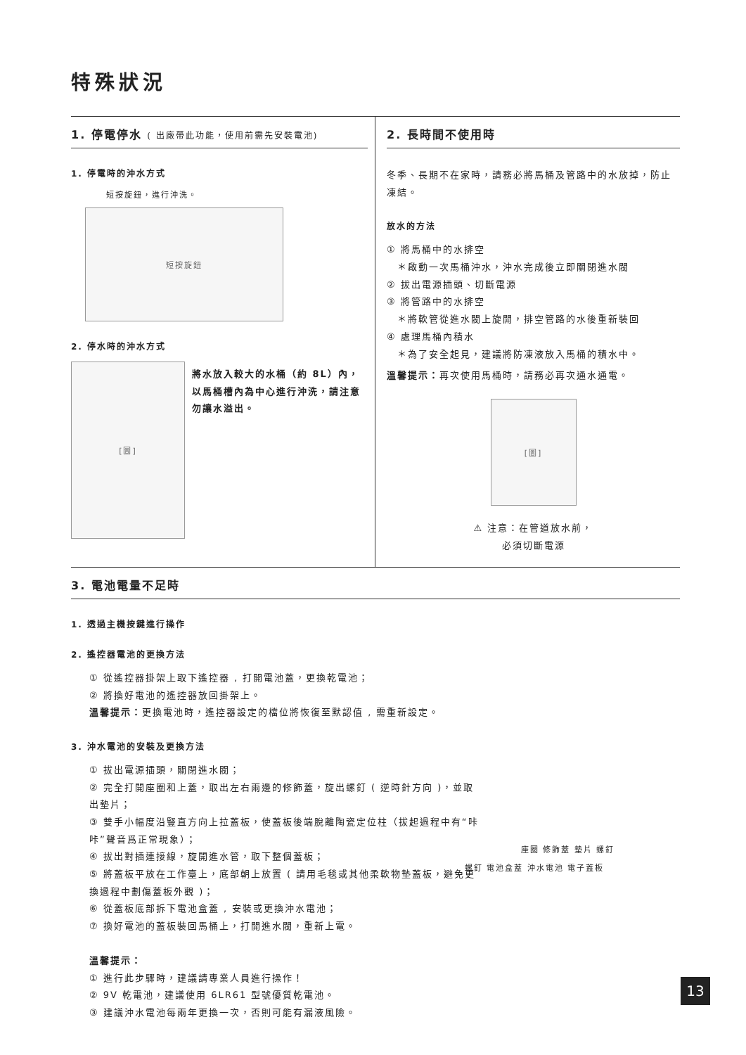特殊狀況
1. 停電停水 ( 出廠帶此功能，使用前需先安裝電池)
1. 停電時的沖水方式
短按旋鈕，進行沖洗。
短按旋鈕
2. 停水時的沖水方式
[圖]
將水放入較大的水桶（約 8L）內，以馬桶槽內為中心進行沖洗，請注意勿讓水溢出。
2. 長時間不使用時
冬季、長期不在家時，請務必將馬桶及管路中的水放掉，防止凍結。
放水的方法
① 將馬桶中的水排空
　＊啟動一次馬桶沖水，沖水完成後立即關閉進水閥
② 拔出電源插頭、切斷電源
③ 將管路中的水排空
　＊將軟管從進水閥上旋開，排空管路的水後重新裝回
④ 處理馬桶內積水
　＊為了安全起見，建議將防凍液放入馬桶的積水中。
溫馨提示：再次使用馬桶時，請務必再次通水通電。
[圖]
⚠ 注意：在管道放水前，
必須切斷電源
3. 電池電量不足時
1. 透過主機按鍵進行操作
2. 遙控器電池的更換方法
① 從遙控器掛架上取下遙控器 , 打開電池蓋，更換乾電池；
② 將換好電池的遙控器放回掛架上。
溫馨提示：更換電池時，遙控器設定的檔位將恢復至默認值 , 需重新設定。
3. 沖水電池的安裝及更換方法
① 拔出電源插頭，關閉進水閥；
② 完全打開座圈和上蓋，取出左右兩邊的修飾蓋，旋出螺釘 ( 逆時針方向 )，並取出墊片；
③ 雙手小幅度沿豎直方向上拉蓋板，使蓋板後端脫離陶瓷定位柱（拔起過程中有“咔咔”聲音爲正常現象）；
④ 拔出對插連接線，旋開進水管，取下整個蓋板；
⑤ 將蓋板平放在工作臺上，底部朝上放置 ( 請用毛毯或其他柔軟物墊蓋板，避免更換過程中劃傷蓋板外觀 )；
⑥ 從蓋板底部拆下電池盒蓋 , 安裝或更換沖水電池；
⑦ 換好電池的蓋板裝回馬桶上，打開進水閥，重新上電。
溫馨提示：
① 進行此步驟時，建議請專業人員進行操作！
② 9V 乾電池，建議使用 6LR61 型號優質乾電池。
③ 建議沖水電池每兩年更換一次，否則可能有漏液風險。
座圈 修飾蓋 墊片 螺釘
螺釘 電池盒蓋 沖水電池 電子蓋板
13